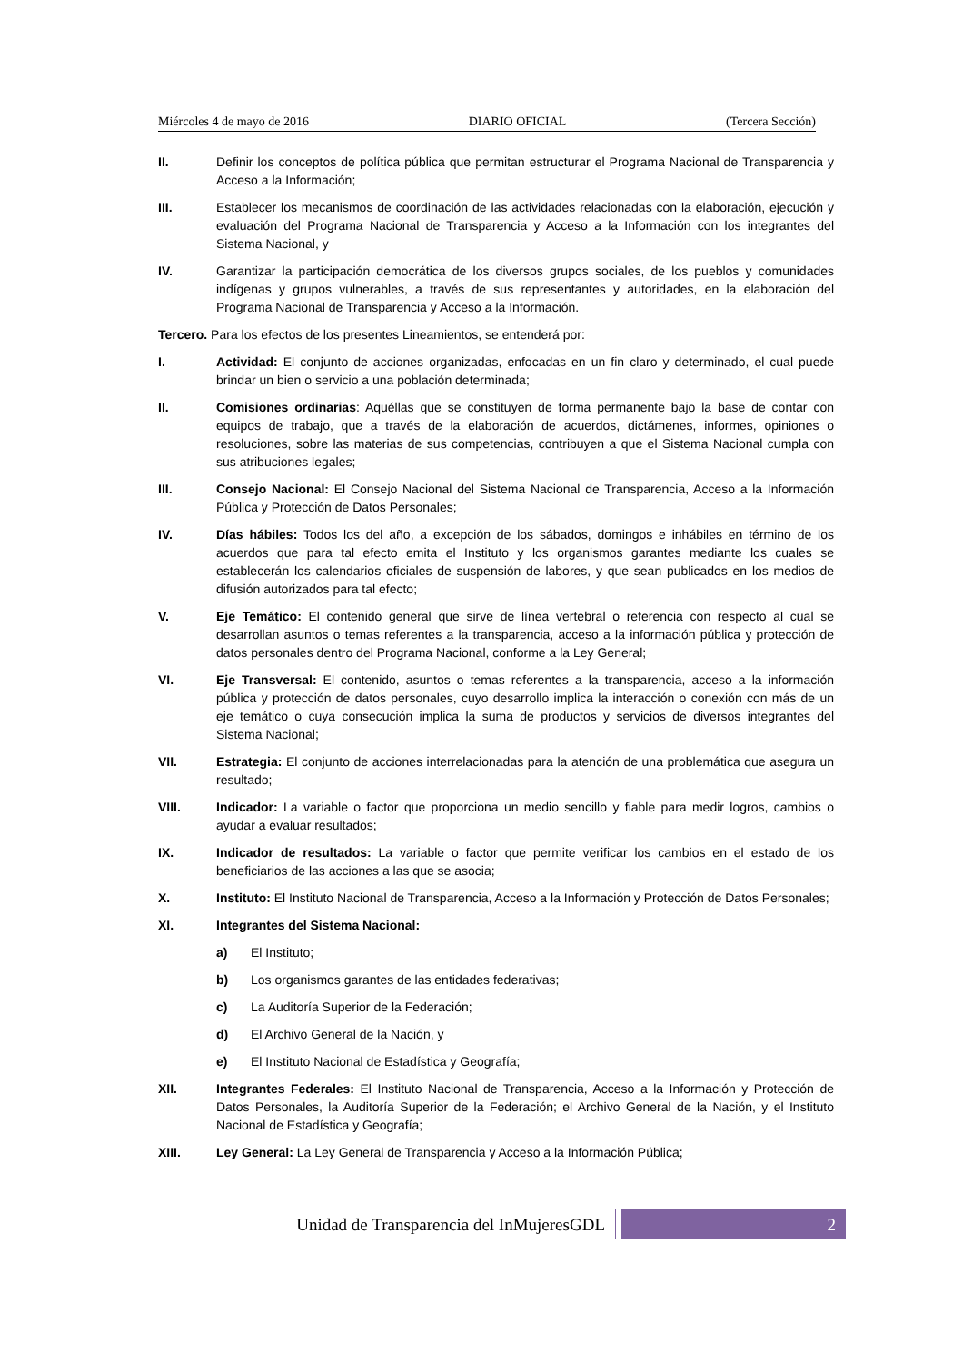Miércoles 4 de mayo de 2016 DIARIO OFICIAL (Tercera Sección)
II. Definir los conceptos de política pública que permitan estructurar el Programa Nacional de Transparencia y Acceso a la Información;
III. Establecer los mecanismos de coordinación de las actividades relacionadas con la elaboración, ejecución y evaluación del Programa Nacional de Transparencia y Acceso a la Información con los integrantes del Sistema Nacional, y
IV. Garantizar la participación democrática de los diversos grupos sociales, de los pueblos y comunidades indígenas y grupos vulnerables, a través de sus representantes y autoridades, en la elaboración del Programa Nacional de Transparencia y Acceso a la Información.
Tercero. Para los efectos de los presentes Lineamientos, se entenderá por:
I. Actividad: El conjunto de acciones organizadas, enfocadas en un fin claro y determinado, el cual puede brindar un bien o servicio a una población determinada;
II. Comisiones ordinarias: Aquéllas que se constituyen de forma permanente bajo la base de contar con equipos de trabajo, que a través de la elaboración de acuerdos, dictámenes, informes, opiniones o resoluciones, sobre las materias de sus competencias, contribuyen a que el Sistema Nacional cumpla con sus atribuciones legales;
III. Consejo Nacional: El Consejo Nacional del Sistema Nacional de Transparencia, Acceso a la Información Pública y Protección de Datos Personales;
IV. Días hábiles: Todos los del año, a excepción de los sábados, domingos e inhábiles en término de los acuerdos que para tal efecto emita el Instituto y los organismos garantes mediante los cuales se establecerán los calendarios oficiales de suspensión de labores, y que sean publicados en los medios de difusión autorizados para tal efecto;
V. Eje Temático: El contenido general que sirve de línea vertebral o referencia con respecto al cual se desarrollan asuntos o temas referentes a la transparencia, acceso a la información pública y protección de datos personales dentro del Programa Nacional, conforme a la Ley General;
VI. Eje Transversal: El contenido, asuntos o temas referentes a la transparencia, acceso a la información pública y protección de datos personales, cuyo desarrollo implica la interacción o conexión con más de un eje temático o cuya consecución implica la suma de productos y servicios de diversos integrantes del Sistema Nacional;
VII. Estrategia: El conjunto de acciones interrelacionadas para la atención de una problemática que asegura un resultado;
VIII. Indicador: La variable o factor que proporciona un medio sencillo y fiable para medir logros, cambios o ayudar a evaluar resultados;
IX. Indicador de resultados: La variable o factor que permite verificar los cambios en el estado de los beneficiarios de las acciones a las que se asocia;
X. Instituto: El Instituto Nacional de Transparencia, Acceso a la Información y Protección de Datos Personales;
XI. Integrantes del Sistema Nacional:
a) El Instituto;
b) Los organismos garantes de las entidades federativas;
c) La Auditoría Superior de la Federación;
d) El Archivo General de la Nación, y
e) El Instituto Nacional de Estadística y Geografía;
XII. Integrantes Federales: El Instituto Nacional de Transparencia, Acceso a la Información y Protección de Datos Personales, la Auditoría Superior de la Federación; el Archivo General de la Nación, y el Instituto Nacional de Estadística y Geografía;
XIII. Ley General: La Ley General de Transparencia y Acceso a la Información Pública;
Unidad de Transparencia del InMujeresGDL
2